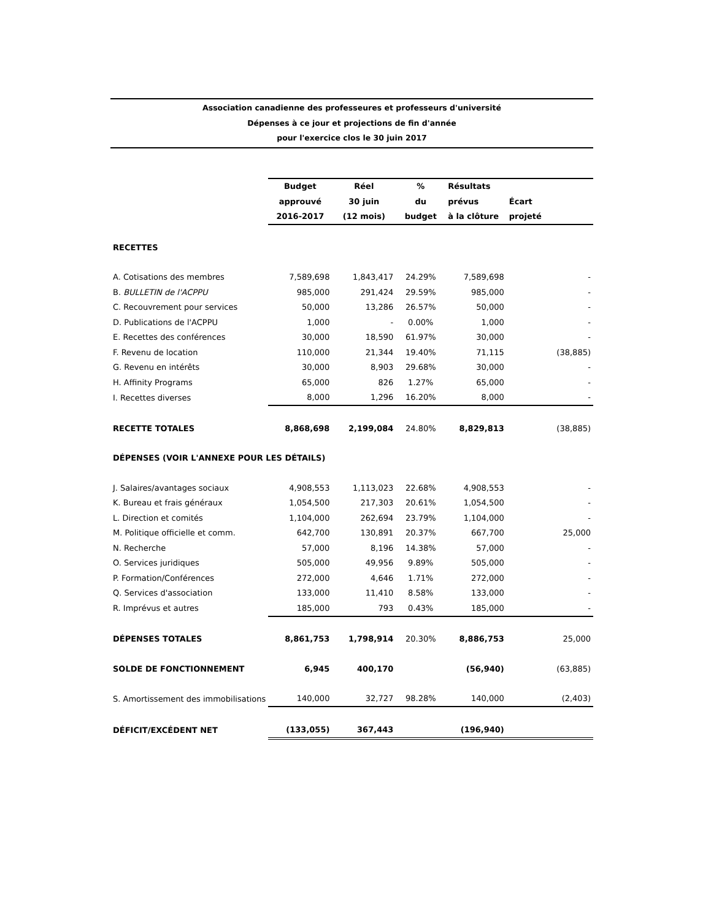Association canadienne des professeures et professeurs d'université
Dépenses à ce jour et projections de fin d'année
pour l'exercice clos le 30 juin 2017
| | Budget | Réel | % | Résultats | |
| | approuvé | 30 juin | du | prévus | Écart |
| | 2016-2017 | (12 mois) | budget | à la clôture | projeté |
| RECETTES | | | | | |
| A. Cotisations des membres | 7,589,698 | 1,843,417 | 24.29% | 7,589,698 | - |
| B. BULLETIN de l'ACPPU | 985,000 | 291,424 | 29.59% | 985,000 | - |
| C. Recouvrement pour services | 50,000 | 13,286 | 26.57% | 50,000 | - |
| D. Publications de l'ACPPU | 1,000 | - | 0.00% | 1,000 | - |
| E. Recettes des conférences | 30,000 | 18,590 | 61.97% | 30,000 | - |
| F. Revenu de location | 110,000 | 21,344 | 19.40% | 71,115 | (38,885) |
| G. Revenu en intérêts | 30,000 | 8,903 | 29.68% | 30,000 | - |
| H. Affinity Programs | 65,000 | 826 | 1.27% | 65,000 | - |
| I. Recettes diverses | 8,000 | 1,296 | 16.20% | 8,000 | - |
| RECETTE TOTALES | 8,868,698 | 2,199,084 | 24.80% | 8,829,813 | (38,885) |
| DÉPENSES (VOIR L'ANNEXE POUR LES DÉTAILS) | | | | | |
| J. Salaires/avantages sociaux | 4,908,553 | 1,113,023 | 22.68% | 4,908,553 | - |
| K. Bureau et frais généraux | 1,054,500 | 217,303 | 20.61% | 1,054,500 | - |
| L. Direction et comités | 1,104,000 | 262,694 | 23.79% | 1,104,000 | - |
| M. Politique officielle et comm. | 642,700 | 130,891 | 20.37% | 667,700 | 25,000 |
| N. Recherche | 57,000 | 8,196 | 14.38% | 57,000 | - |
| O. Services juridiques | 505,000 | 49,956 | 9.89% | 505,000 | - |
| P. Formation/Conférences | 272,000 | 4,646 | 1.71% | 272,000 | - |
| Q. Services d'association | 133,000 | 11,410 | 8.58% | 133,000 | - |
| R. Imprévus et autres | 185,000 | 793 | 0.43% | 185,000 | - |
| DÉPENSES TOTALES | 8,861,753 | 1,798,914 | 20.30% | 8,886,753 | 25,000 |
| SOLDE DE FONCTIONNEMENT | 6,945 | 400,170 | | (56,940) | (63,885) |
| S. Amortissement des immobilisations | 140,000 | 32,727 | 98.28% | 140,000 | (2,403) |
| DÉFICIT/EXCÉDENT NET | (133,055) | 367,443 | | (196,940) | |